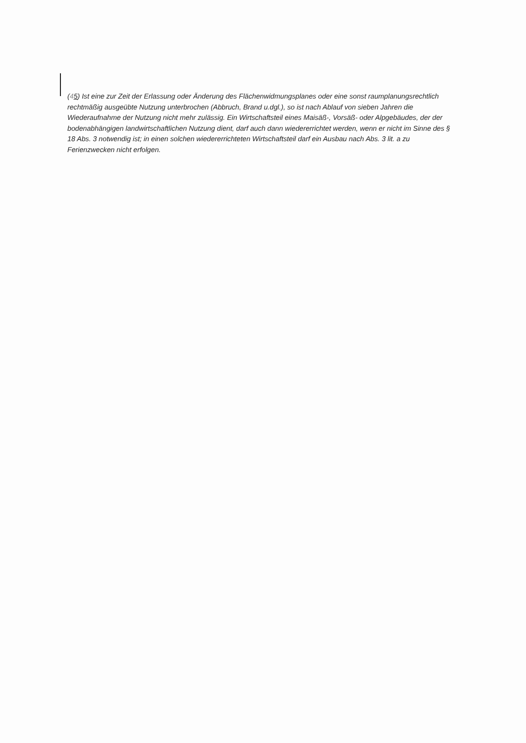(45) Ist eine zur Zeit der Erlassung oder Änderung des Flächenwidmungsplanes oder eine sonst raumplanungsrechtlich rechtmäßig ausgeübte Nutzung unterbrochen (Abbruch, Brand u.dgl.), so ist nach Ablauf von sieben Jahren die Wiederaufnahme der Nutzung nicht mehr zulässig. Ein Wirtschaftsteil eines Maisäß-, Vorsäß- oder Alpgebäudes, der der bodenabhängigen landwirtschaftlichen Nutzung dient, darf auch dann wiedererrichtet werden, wenn er nicht im Sinne des § 18 Abs. 3 notwendig ist; in einen solchen wiedererrichteten Wirtschaftsteil darf ein Ausbau nach Abs. 3 lit. a zu Ferienzwecken nicht erfolgen.